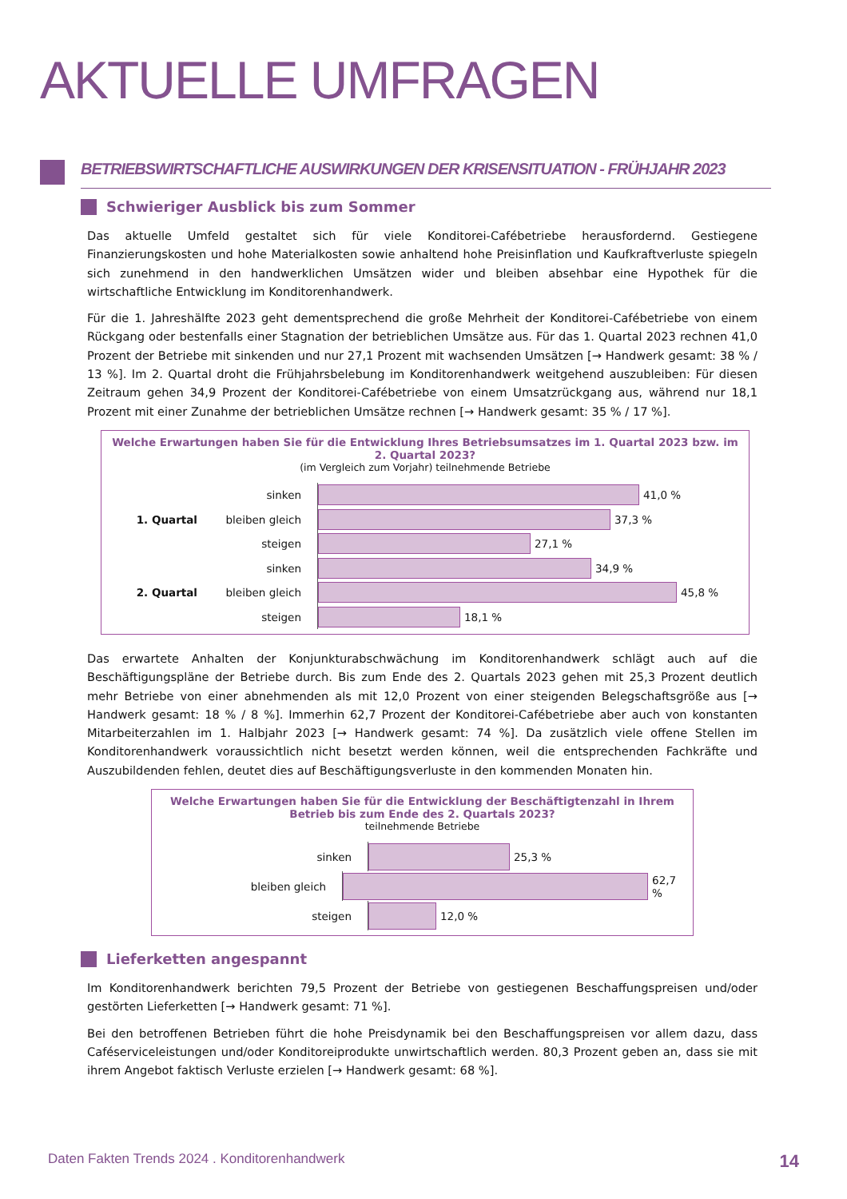AKTUELLE UMFRAGEN
BETRIEBSWIRTSCHAFTLICHE AUSWIRKUNGEN DER KRISENSITUATION - FRÜHJAHR 2023
Schwieriger Ausblick bis zum Sommer
Das aktuelle Umfeld gestaltet sich für viele Konditorei-Cafébetriebe herausfordernd. Gestiegene Finanzierungskosten und hohe Materialkosten sowie anhaltend hohe Preisinflation und Kaufkraftverluste spiegeln sich zunehmend in den handwerklichen Umsätzen wider und bleiben absehbar eine Hypothek für die wirtschaftliche Entwicklung im Konditorenhandwerk.
Für die 1. Jahreshälfte 2023 geht dementsprechend die große Mehrheit der Konditorei-Cafébetriebe von einem Rückgang oder bestenfalls einer Stagnation der betrieblichen Umsätze aus. Für das 1. Quartal 2023 rechnen 41,0 Prozent der Betriebe mit sinkenden und nur 27,1 Prozent mit wachsenden Umsätzen [→ Handwerk gesamt: 38 % / 13 %]. Im 2. Quartal droht die Frühjahrsbelebung im Konditorenhandwerk weitgehend auszubleiben: Für diesen Zeitraum gehen 34,9 Prozent der Konditorei-Cafébetriebe von einem Umsatzrückgang aus, während nur 18,1 Prozent mit einer Zunahme der betrieblichen Umsätze rechnen [→ Handwerk gesamt: 35 % / 17 %].
Welche Erwartungen haben Sie für die Entwicklung Ihres Betriebsumsatzes im 1. Quartal 2023 bzw. im 2. Quartal 2023?
(im Vergleich zum Vorjahr) teilnehmende Betriebe
sinken
41,0 %
1. Quartal
bleiben gleich
37,3 %
steigen
27,1 %
sinken
34,9 %
2. Quartal
bleiben gleich
45,8 %
steigen
18,1 %
Das erwartete Anhalten der Konjunkturabschwächung im Konditorenhandwerk schlägt auch auf die Beschäftigungspläne der Betriebe durch. Bis zum Ende des 2. Quartals 2023 gehen mit 25,3 Prozent deutlich mehr Betriebe von einer abnehmenden als mit 12,0 Prozent von einer steigenden Belegschaftsgröße aus [→ Handwerk gesamt: 18 % / 8 %]. Immerhin 62,7 Prozent der Konditorei-Cafébetriebe aber auch von konstanten Mitarbeiterzahlen im 1. Halbjahr 2023 [→ Handwerk gesamt: 74 %]. Da zusätzlich viele offene Stellen im Konditorenhandwerk voraussichtlich nicht besetzt werden können, weil die entsprechenden Fachkräfte und Auszubildenden fehlen, deutet dies auf Beschäftigungsverluste in den kommenden Monaten hin.
Welche Erwartungen haben Sie für die Entwicklung der Beschäftigtenzahl in Ihrem Betrieb bis zum Ende des 2. Quartals 2023?
teilnehmende Betriebe
sinken
25,3 %
bleiben gleich
62,7 %
steigen
12,0 %
Lieferketten angespannt
Im Konditorenhandwerk berichten 79,5 Prozent der Betriebe von gestiegenen Beschaffungspreisen und/oder gestörten Lieferketten [→ Handwerk gesamt: 71 %].
Bei den betroffenen Betrieben führt die hohe Preisdynamik bei den Beschaffungspreisen vor allem dazu, dass Caféserviceleistungen und/oder Konditoreiprodukte unwirtschaftlich werden. 80,3 Prozent geben an, dass sie mit ihrem Angebot faktisch Verluste erzielen [→ Handwerk gesamt: 68 %].
Daten Fakten Trends 2024 . Konditorenhandwerk 14